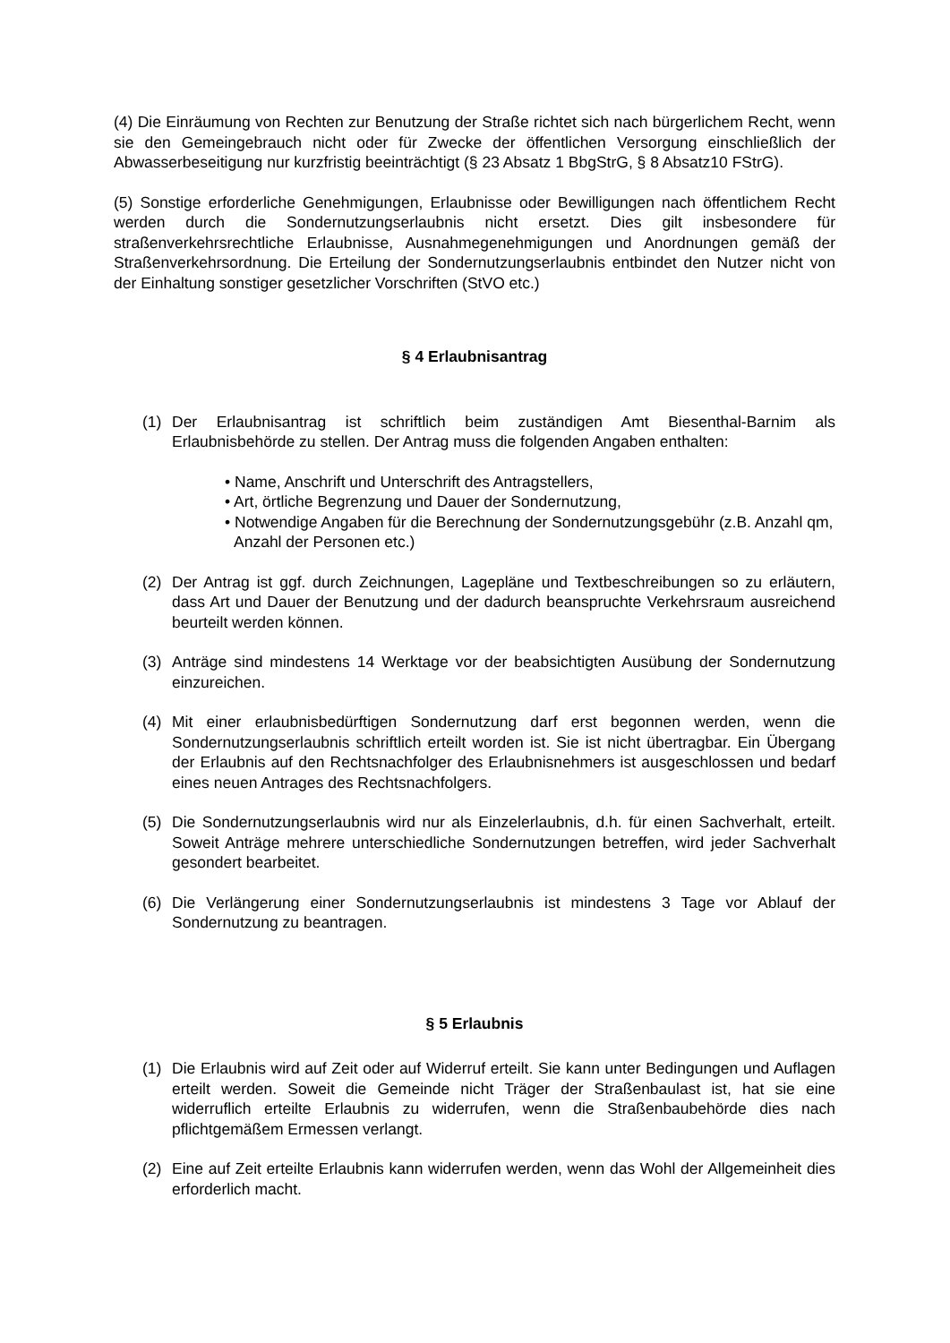(4) Die Einräumung von Rechten zur Benutzung der Straße richtet sich nach bürgerlichem Recht, wenn sie den Gemeingebrauch nicht oder für Zwecke der öffentlichen Versorgung einschließlich der Abwasserbeseitigung nur kurzfristig beeinträchtigt (§ 23 Absatz 1 BbgStrG, § 8 Absatz10 FStrG).
(5) Sonstige erforderliche Genehmigungen, Erlaubnisse oder Bewilligungen nach öffentlichem Recht werden durch die Sondernutzungserlaubnis nicht ersetzt. Dies gilt insbesondere für straßenverkehrsrechtliche Erlaubnisse, Ausnahmegenehmigungen und Anordnungen gemäß der Straßenverkehrsordnung. Die Erteilung der Sondernutzungserlaubnis entbindet den Nutzer nicht von der Einhaltung sonstiger gesetzlicher Vorschriften (StVO etc.)
§ 4 Erlaubnisantrag
(1) Der Erlaubnisantrag ist schriftlich beim zuständigen Amt Biesenthal-Barnim als Erlaubnisbehörde zu stellen. Der Antrag muss die folgenden Angaben enthalten:
• Name, Anschrift und Unterschrift des Antragstellers,
• Art, örtliche Begrenzung und Dauer der Sondernutzung,
• Notwendige Angaben für die Berechnung der Sondernutzungsgebühr (z.B. Anzahl qm, Anzahl der Personen etc.)
(2) Der Antrag ist ggf. durch Zeichnungen, Lagepläne und Textbeschreibungen so zu erläutern, dass Art und Dauer der Benutzung und der dadurch beanspruchte Verkehrsraum ausreichend beurteilt werden können.
(3) Anträge sind mindestens 14 Werktage vor der beabsichtigten Ausübung der Sondernutzung einzureichen.
(4) Mit einer erlaubnisbedürftigen Sondernutzung darf erst begonnen werden, wenn die Sondernutzungserlaubnis schriftlich erteilt worden ist. Sie ist nicht übertragbar. Ein Übergang der Erlaubnis auf den Rechtsnachfolger des Erlaubnisnehmers ist ausgeschlossen und bedarf eines neuen Antrages des Rechtsnachfolgers.
(5) Die Sondernutzungserlaubnis wird nur als Einzelerlaubnis, d.h. für einen Sachverhalt, erteilt. Soweit Anträge mehrere unterschiedliche Sondernutzungen betreffen, wird jeder Sachverhalt gesondert bearbeitet.
(6) Die Verlängerung einer Sondernutzungserlaubnis ist mindestens 3 Tage vor Ablauf der Sondernutzung zu beantragen.
§ 5 Erlaubnis
(1) Die Erlaubnis wird auf Zeit oder auf Widerruf erteilt. Sie kann unter Bedingungen und Auflagen erteilt werden. Soweit die Gemeinde nicht Träger der Straßenbaulast ist, hat sie eine widerruflich erteilte Erlaubnis zu widerrufen, wenn die Straßenbaubehörde dies nach pflichtgemäßem Ermessen verlangt.
(2) Eine auf Zeit erteilte Erlaubnis kann widerrufen werden, wenn das Wohl der Allgemeinheit dies erforderlich macht.